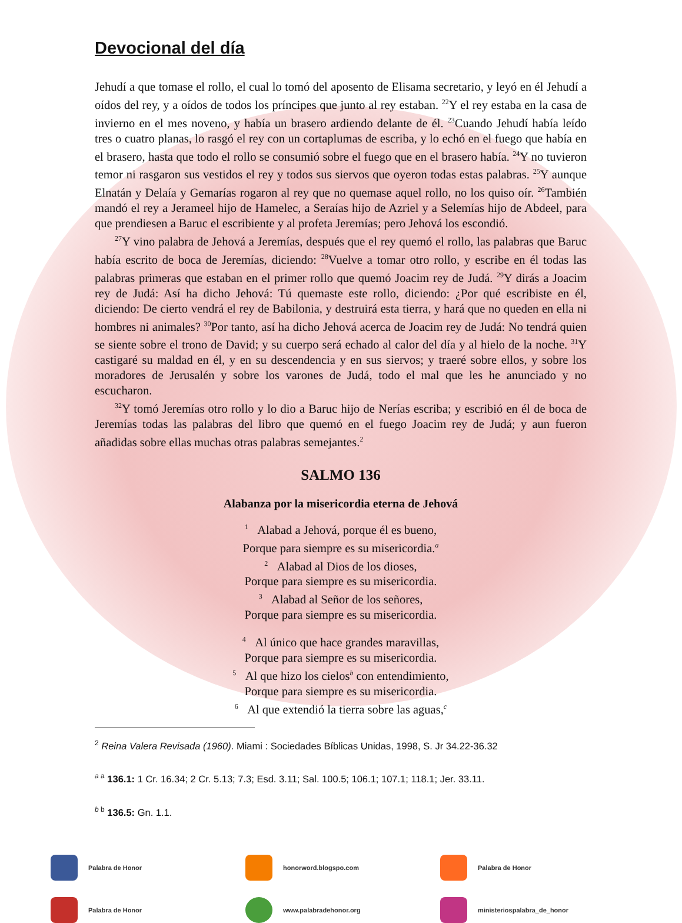Devocional del día
Jehudí a que tomase el rollo, el cual lo tomó del aposento de Elisama secretario, y leyó en él Jehudí a oídos del rey, y a oídos de todos los príncipes que junto al rey estaban. <sup>22</sup>Y el rey estaba en la casa de invierno en el mes noveno, y había un brasero ardiendo delante de él. <sup>23</sup>Cuando Jehudí había leído tres o cuatro planas, lo rasgó el rey con un cortaplumas de escriba, y lo echó en el fuego que había en el brasero, hasta que todo el rollo se consumió sobre el fuego que en el brasero había. <sup>24</sup>Y no tuvieron temor ni rasgaron sus vestidos el rey y todos sus siervos que oyeron todas estas palabras. <sup>25</sup>Y aunque Elnatán y Delaía y Gemarías rogaron al rey que no quemase aquel rollo, no los quiso oír. <sup>26</sup>También mandó el rey a Jerameel hijo de Hamelec, a Seraías hijo de Azriel y a Selemías hijo de Abdeel, para que prendiesen a Baruc el escribiente y al profeta Jeremías; pero Jehová los escondió.
<sup>27</sup> Y vino palabra de Jehová a Jeremías, después que el rey quemó el rollo, las palabras que Baruc había escrito de boca de Jeremías, diciendo: <sup>28</sup>Vuelve a tomar otro rollo, y escribe en él todas las palabras primeras que estaban en el primer rollo que quemó Joacim rey de Judá. <sup>29</sup>Y dirás a Joacim rey de Judá: Así ha dicho Jehová: Tú quemaste este rollo, diciendo: ¿Por qué escribiste en él, diciendo: De cierto vendrá el rey de Babilonia, y destruirá esta tierra, y hará que no queden en ella ni hombres ni animales? <sup>30</sup>Por tanto, así ha dicho Jehová acerca de Joacim rey de Judá: No tendrá quien se siente sobre el trono de David; y su cuerpo será echado al calor del día y al hielo de la noche. <sup>31</sup>Y castigaré su maldad en él, y en su descendencia y en sus siervos; y traeré sobre ellos, y sobre los moradores de Jerusalén y sobre los varones de Judá, todo el mal que les he anunciado y no escucharon.
<sup>32</sup> Y tomó Jeremías otro rollo y lo dio a Baruc hijo de Nerías escriba; y escribió en él de boca de Jeremías todas las palabras del libro que quemó en el fuego Joacim rey de Judá; y aun fueron añadidas sobre ellas muchas otras palabras semejantes.<sup>2</sup>
SALMO 136
Alabanza por la misericordia eterna de Jehová
<sup>1</sup> Alabad a Jehová, porque él es bueno,
Porque para siempre es su misericordia.<sup>a</sup>
<sup>2</sup> Alabad al Dios de los dioses,
Porque para siempre es su misericordia.
<sup>3</sup> Alabad al Señor de los señores,
Porque para siempre es su misericordia.
<sup>4</sup> Al único que hace grandes maravillas,
Porque para siempre es su misericordia.
<sup>5</sup> Al que hizo los cielos<sup>b</sup> con entendimiento,
Porque para siempre es su misericordia.
<sup>6</sup> Al que extendió la tierra sobre las aguas,<sup>c</sup>
<sup>2</sup> Reina Valera Revisada (1960). Miami : Sociedades Bíblicas Unidas, 1998, S. Jr 34.22-36.32
<sup>a a</sup> 136.1: 1 Cr. 16.34; 2 Cr. 5.13; 7.3; Esd. 3.11; Sal. 100.5; 106.1; 107.1; 118.1; Jer. 33.11.
<sup>b b</sup> 136.5: Gn. 1.1.
Palabra de Honor
honorword.blogspo.com
Palabra de Honor
Palabra de Honor
www.palabradehonor.org
ministeriospalabra_de_honor